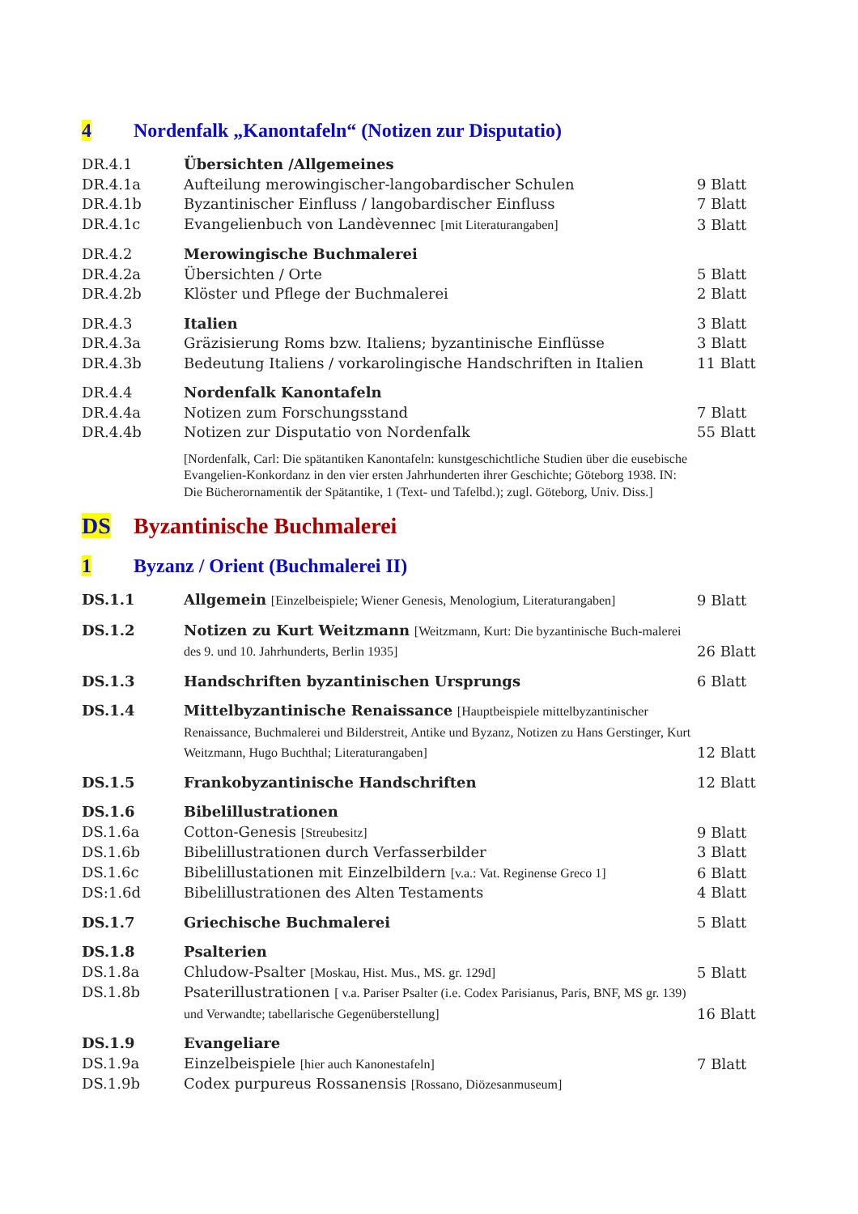4 Nordenfalk „Kanontafeln“ (Notizen zur Disputatio)
| DR.4.1 | Übersichten /Allgemeines | |
| DR.4.1a | Aufteilung merowingischer-langobardischer Schulen | 9 Blatt |
| DR.4.1b | Byzantinischer Einfluss / langobardischer Einfluss | 7 Blatt |
| DR.4.1c | Evangelienbuch von Landèvennec [mit Literaturangaben] | 3 Blatt |
| DR.4.2 | Merowingische Buchmalerei | |
| DR.4.2a | Übersichten / Orte | 5 Blatt |
| DR.4.2b | Klöster und Pflege der Buchmalerei | 2 Blatt |
| DR.4.3 | Italien | 3 Blatt |
| DR.4.3a | Gräzisierung Roms bzw. Italiens; byzantinische Einflüsse | 3 Blatt |
| DR.4.3b | Bedeutung Italiens / vorkarolingische Handschriften in Italien | 11 Blatt |
| DR.4.4 | Nordenfalk Kanontafeln | |
| DR.4.4a | Notizen zum Forschungsstand | 7 Blatt |
| DR.4.4b | Notizen zur Disputatio von Nordenfalk | 55 Blatt |
| | [Nordenfalk, Carl: Die spätantiken Kanontafeln: kunstgeschichtliche Studien über die eusebische Evangelien-Konkordanz in den vier ersten Jahrhunderten ihrer Geschichte; Göteborg 1938. IN: Die Bücherornamentik der Spätantike, 1 (Text- und Tafelbd.); zugl. Göteborg, Univ. Diss.] | |
DS Byzantinische Buchmalerei
1 Byzanz / Orient (Buchmalerei II)
| DS.1.1 | Allgemein [Einzelbeispiele; Wiener Genesis, Menologium, Literaturangaben] | 9 Blatt |
| DS.1.2 | Notizen zu Kurt Weitzmann [Weitzmann, Kurt: Die byzantinische Buch-malerei des 9. und 10. Jahrhunderts, Berlin 1935] | 26 Blatt |
| DS.1.3 | Handschriften byzantinischen Ursprungs | 6 Blatt |
| DS.1.4 | Mittelbyzantinische Renaissance [Hauptbeispiele mittelbyzantinischer Renaissance, Buchmalerei und Bilderstreit, Antike und Byzanz, Notizen zu Hans Gerstinger, Kurt Weitzmann, Hugo Buchthal; Literaturangaben] | 12 Blatt |
| DS.1.5 | Frankobyzantinische Handschriften | 12 Blatt |
| DS.1.6 | Bibelillustrationen | |
| DS.1.6a | Cotton-Genesis [Streubesitz] | 9 Blatt |
| DS.1.6b | Bibelillustrationen durch Verfasserbilder | 3 Blatt |
| DS.1.6c | Bibelillustationen mit Einzelbildern [v.a.: Vat. Reginense Greco 1] | 6 Blatt |
| DS:1.6d | Bibelillustrationen des Alten Testaments | 4 Blatt |
| DS.1.7 | Griechische Buchmalerei | 5 Blatt |
| DS.1.8 | Psalterien | |
| DS.1.8a | Chludow-Psalter [Moskau, Hist. Mus., MS. gr. 129d] | 5 Blatt |
| DS.1.8b | Psaterillustrationen [ v.a. Pariser Psalter (i.e. Codex Parisianus, Paris, BNF, MS gr. 139) und Verwandte; tabellarische Gegenüberstellung] | 16 Blatt |
| DS.1.9 | Evangeliare | |
| DS.1.9a | Einzelbeispiele [hier auch Kanonestafeln] | 7 Blatt |
| DS.1.9b | Codex purpureus Rossanensis [Rossano, Diözesanmuseum] | |